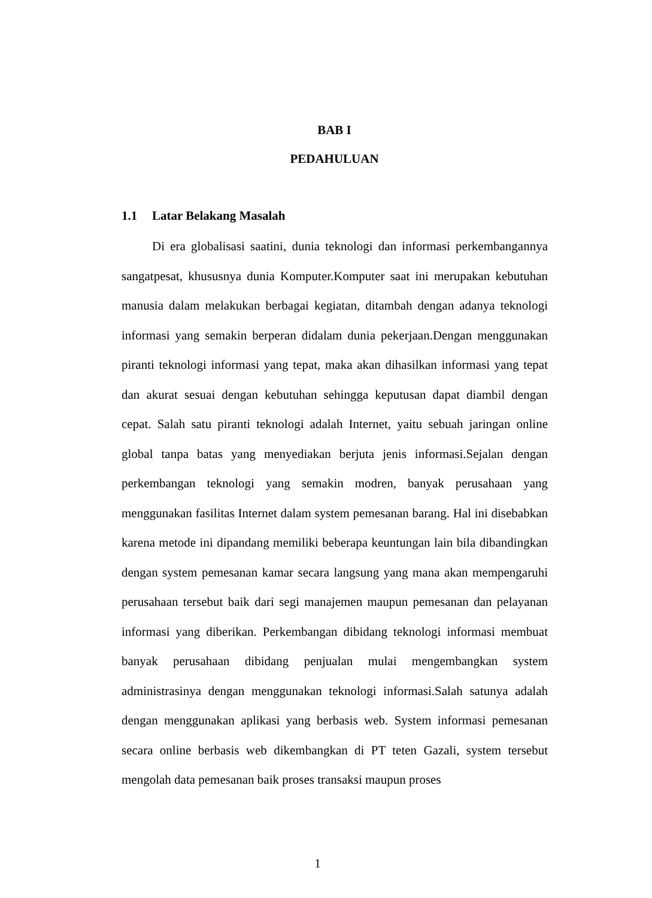BAB I
PEDAHULUAN
1.1 Latar Belakang Masalah
Di era globalisasi saatini, dunia teknologi dan informasi perkembangannya sangatpesat, khususnya dunia Komputer.Komputer saat ini merupakan kebutuhan manusia dalam melakukan berbagai kegiatan, ditambah dengan adanya teknologi informasi yang semakin berperan didalam dunia pekerjaan.Dengan menggunakan piranti teknologi informasi yang tepat, maka akan dihasilkan informasi yang tepat dan akurat sesuai dengan kebutuhan sehingga keputusan dapat diambil dengan cepat. Salah satu piranti teknologi adalah Internet, yaitu sebuah jaringan online global tanpa batas yang menyediakan berjuta jenis informasi.Sejalan dengan perkembangan teknologi yang semakin modren, banyak perusahaan yang menggunakan fasilitas Internet dalam system pemesanan barang. Hal ini disebabkan karena metode ini dipandang memiliki beberapa keuntungan lain bila dibandingkan dengan system pemesanan kamar secara langsung yang mana akan mempengaruhi perusahaan tersebut baik dari segi manajemen maupun pemesanan dan pelayanan informasi yang diberikan. Perkembangan dibidang teknologi informasi membuat banyak perusahaan dibidang penjualan mulai mengembangkan system administrasinya dengan menggunakan teknologi informasi.Salah satunya adalah dengan menggunakan aplikasi yang berbasis web. System informasi pemesanan secara online berbasis web dikembangkan di PT teten Gazali, system tersebut mengolah data pemesanan baik proses transaksi maupun proses
1